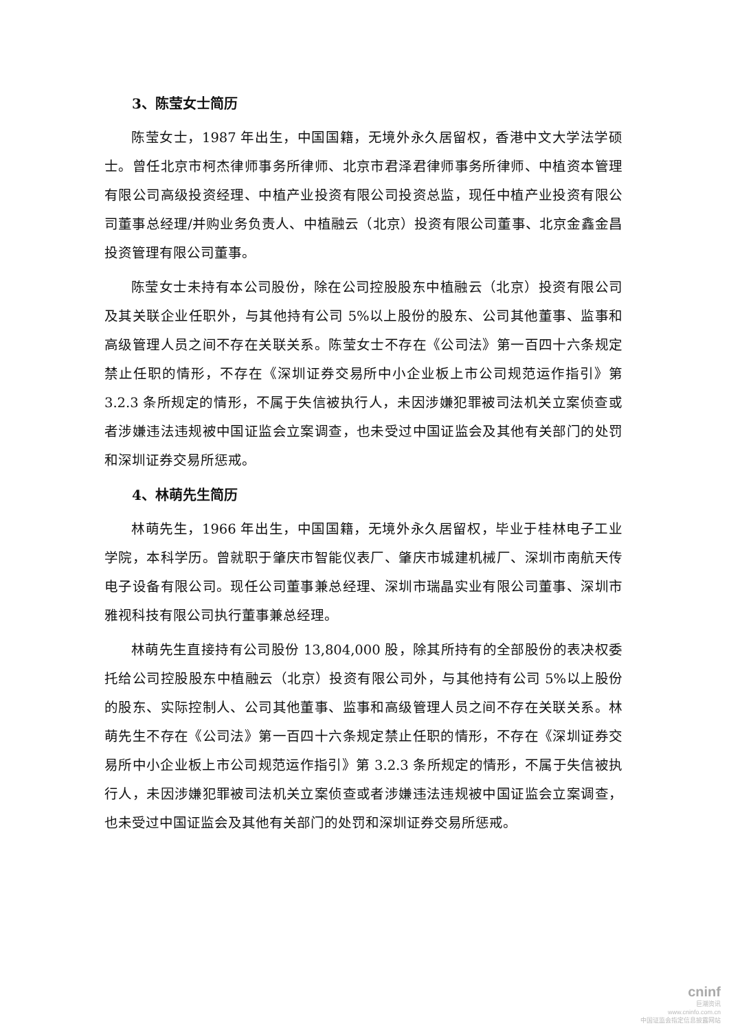3、陈莹女士简历
陈莹女士，1987 年出生，中国国籍，无境外永久居留权，香港中文大学法学硕士。曾任北京市柯杰律师事务所律师、北京市君泽君律师事务所律师、中植资本管理有限公司高级投资经理、中植产业投资有限公司投资总监，现任中植产业投资有限公司董事总经理/并购业务负责人、中植融云（北京）投资有限公司董事、北京金鑫金昌投资管理有限公司董事。
陈莹女士未持有本公司股份，除在公司控股股东中植融云（北京）投资有限公司及其关联企业任职外，与其他持有公司 5%以上股份的股东、公司其他董事、监事和高级管理人员之间不存在关联关系。陈莹女士不存在《公司法》第一百四十六条规定禁止任职的情形，不存在《深圳证券交易所中小企业板上市公司规范运作指引》第 3.2.3 条所规定的情形，不属于失信被执行人，未因涉嫌犯罪被司法机关立案侦查或者涉嫌违法违规被中国证监会立案调查，也未受过中国证监会及其他有关部门的处罚和深圳证券交易所惩戒。
4、林萌先生简历
林萌先生，1966 年出生，中国国籍，无境外永久居留权，毕业于桂林电子工业学院，本科学历。曾就职于肇庆市智能仪表厂、肇庆市城建机械厂、深圳市南航天传电子设备有限公司。现任公司董事兼总经理、深圳市瑞晶实业有限公司董事、深圳市雅视科技有限公司执行董事兼总经理。
林萌先生直接持有公司股份 13,804,000 股，除其所持有的全部股份的表决权委托给公司控股股东中植融云（北京）投资有限公司外，与其他持有公司 5%以上股份的股东、实际控制人、公司其他董事、监事和高级管理人员之间不存在关联关系。林萌先生不存在《公司法》第一百四十六条规定禁止任职的情形，不存在《深圳证券交易所中小企业板上市公司规范运作指引》第 3.2.3 条所规定的情形，不属于失信被执行人，未因涉嫌犯罪被司法机关立案侦查或者涉嫌违法违规被中国证监会立案调查，也未受过中国证监会及其他有关部门的处罚和深圳证券交易所惩戒。
cninf
巨潮资讯
www.cninfo.com.cn
中国证监会指定信息披露网站